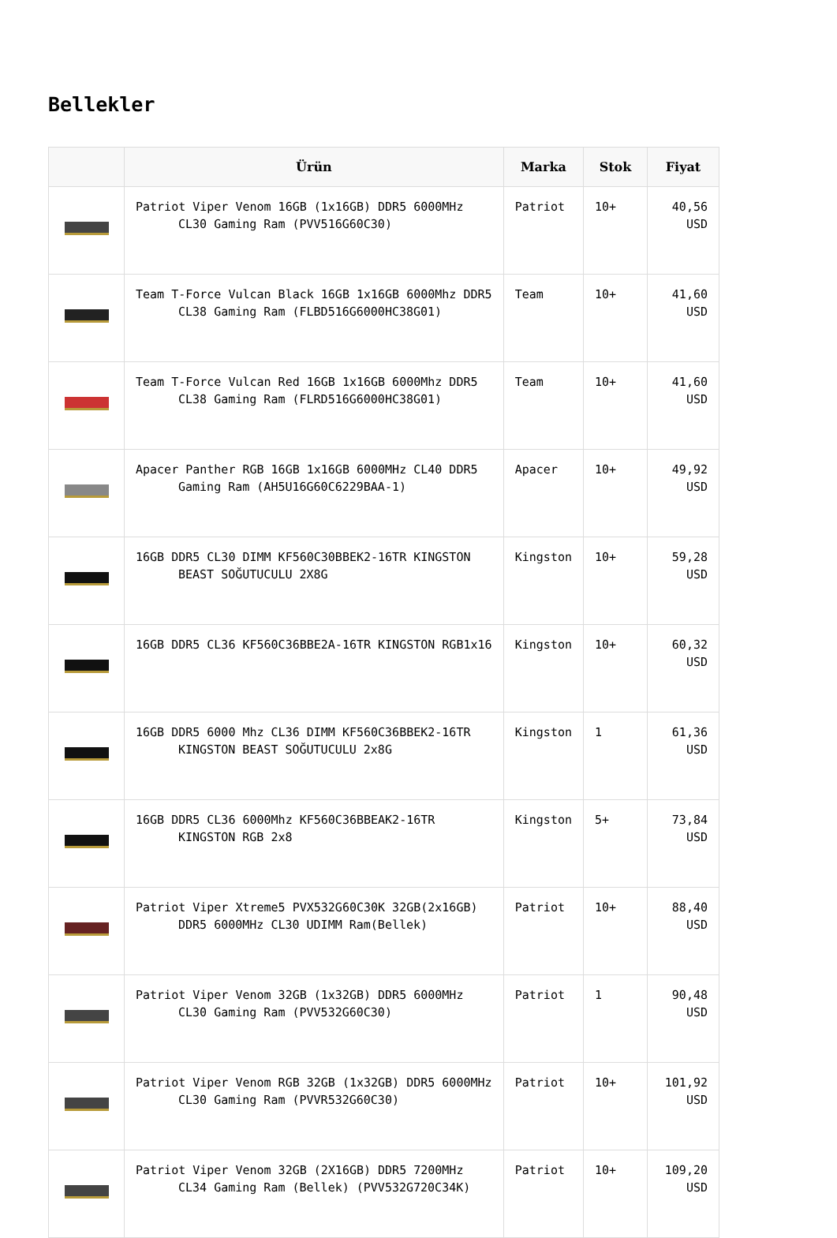Bellekler
| | Ürün | Marka | Stok | Fiyat |
| --- | --- | --- | --- | --- |
| | Patriot Viper Venom 16GB (1x16GB) DDR5 6000MHz CL30 Gaming Ram (PVV516G60C30) | Patriot | 10+ | 40,56 USD |
| | Team T-Force Vulcan Black 16GB 1x16GB 6000Mhz DDR5 CL38 Gaming Ram (FLBD516G6000HC38G01) | Team | 10+ | 41,60 USD |
| | Team T-Force Vulcan Red 16GB 1x16GB 6000Mhz DDR5 CL38 Gaming Ram (FLRD516G6000HC38G01) | Team | 10+ | 41,60 USD |
| | Apacer Panther RGB 16GB 1x16GB 6000MHz CL40 DDR5 Gaming Ram (AH5U16G60C6229BAA-1) | Apacer | 10+ | 49,92 USD |
| | 16GB DDR5 CL30 DIMM KF560C30BBEK2-16TR KINGSTON BEAST SOĞUTUCULU 2X8G | Kingston | 10+ | 59,28 USD |
| | 16GB DDR5 CL36 KF560C36BBE2A-16TR KINGSTON RGB1x16 | Kingston | 10+ | 60,32 USD |
| | 16GB DDR5 6000 Mhz CL36 DIMM KF560C36BBEK2-16TR KINGSTON BEAST SOĞUTUCULU 2x8G | Kingston | 1 | 61,36 USD |
| | 16GB DDR5 CL36 6000Mhz KF560C36BBEAK2-16TR KINGSTON RGB 2x8 | Kingston | 5+ | 73,84 USD |
| | Patriot Viper Xtreme5 PVX532G60C30K 32GB(2x16GB) DDR5 6000MHz CL30 UDIMM Ram(Bellek) | Patriot | 10+ | 88,40 USD |
| | Patriot Viper Venom 32GB (1x32GB) DDR5 6000MHz CL30 Gaming Ram (PVV532G60C30) | Patriot | 1 | 90,48 USD |
| | Patriot Viper Venom RGB 32GB (1x32GB) DDR5 6000MHz CL30 Gaming Ram (PVVR532G60C30) | Patriot | 10+ | 101,92 USD |
| | Patriot Viper Venom 32GB (2X16GB) DDR5 7200MHz CL34 Gaming Ram (Bellek) (PVV532G720C34K) | Patriot | 10+ | 109,20 USD |